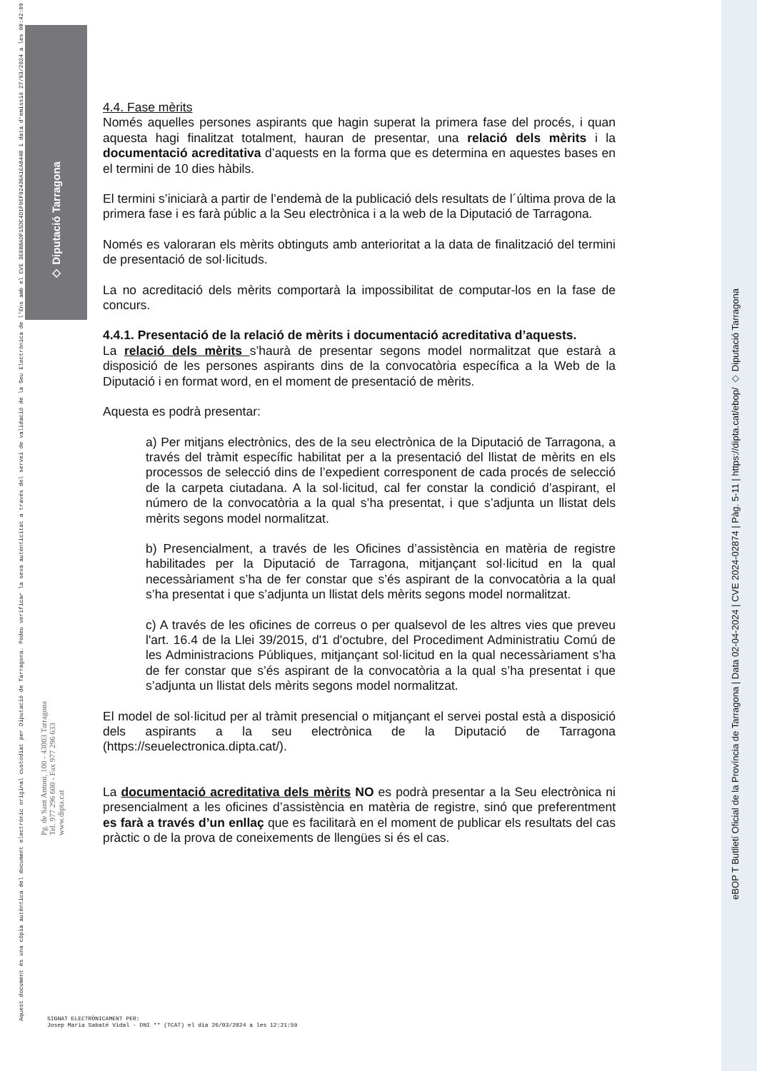◇ Diputació Tarragona
Aquest document és una còpia autèntica del document electrònic original custodiat per Diputació de Tarragona. Podeu verificar la seva autenticitat a través del servei de validació de la Seu Electrònica de l'Ens amb el CVE 3E0BBADF15DC4D1F9EF92436A1EA8448 i data d'emissió 27/03/2024 a les 08:42:09
Pg. de Sant Antoni, 100 - 43003 Tarragona
Tel. 977 296 600 - Fax 977 296 633
www.dipta.cat
eBOP T Butlletí Oficial de la Província de Tarragona | Data 02-04-2024 | CVE 2024-02874 | Pàg. 5-11 | https://dipta.cat/ebop/ ◇ Diputació Tarragona
4.4. Fase mèrits
Només aquelles persones aspirants que hagin superat la primera fase del procés, i quan aquesta hagi finalitzat totalment, hauran de presentar, una relació dels mèrits i la documentació acreditativa d’aquests en la forma que es determina en aquestes bases en el termini de 10 dies hàbils.
El termini s’iniciarà a partir de l’endemà de la publicació dels resultats de l´última prova de la primera fase i es farà públic a la Seu electrònica i a la web de la Diputació de Tarragona.
Només es valoraran els mèrits obtinguts amb anterioritat a la data de finalització del termini de presentació de sol·licituds.
La no acreditació dels mèrits comportarà la impossibilitat de computar-los en la fase de concurs.
4.4.1. Presentació de la relació de mèrits i documentació acreditativa d’aquests.
La relació dels mèrits s’haurà de presentar segons model normalitzat que estarà a disposició de les persones aspirants dins de la convocatòria específica a la Web de la Diputació i en format word, en el moment de presentació de mèrits.
Aquesta es podrà presentar:
a) Per mitjans electrònics, des de la seu electrònica de la Diputació de Tarragona, a través del tràmit específic habilitat per a la presentació del llistat de mèrits en els processos de selecció dins de l’expedient corresponent de cada procés de selecció de la carpeta ciutadana. A la sol·licitud, cal fer constar la condició d’aspirant, el número de la convocatòria a la qual s’ha presentat, i que s’adjunta un llistat dels mèrits segons model normalitzat.
b) Presencialment, a través de les Oficines d’assistència en matèria de registre habilitades per la Diputació de Tarragona, mitjançant sol·licitud en la qual necessàriament s’ha de fer constar que s’és aspirant de la convocatòria a la qual s’ha presentat i que s’adjunta un llistat dels mèrits segons model normalitzat.
c) A través de les oficines de correus o per qualsevol de les altres vies que preveu l'art. 16.4 de la Llei 39/2015, d'1 d'octubre, del Procediment Administratiu Comú de les Administracions Públiques, mitjançant sol·licitud en la qual necessàriament s’ha de fer constar que s’és aspirant de la convocatòria a la qual s’ha presentat i que s’adjunta un llistat dels mèrits segons model normalitzat.
El model de sol·licitud per al tràmit presencial o mitjançant el servei postal està a disposició dels aspirants a la seu electrònica de la Diputació de Tarragona (https://seuelectronica.dipta.cat/).
La documentació acreditativa dels mèrits NO es podrà presentar a la Seu electrònica ni presencialment a les oficines d’assistència en matèria de registre, sinó que preferentment es farà a través d’un enllaç que es facilitarà en el moment de publicar els resultats del cas pràctic o de la prova de coneixements de llengües si és el cas.
SIGNAT ELECTRÒNICAMENT PER:
Josep Maria Sabaté Vidal - DNI ** (TCAT) el dia 26/03/2024 a les 12:21:59